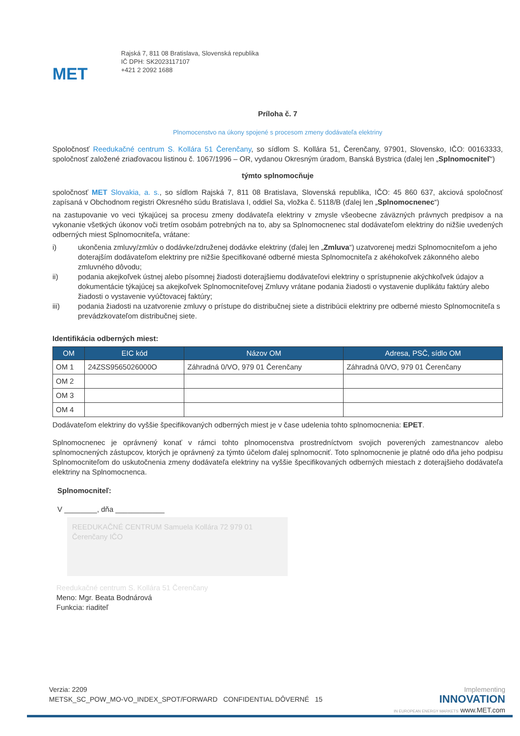MET
Rajská 7, 811 08 Bratislava, Slovenská republika
IČ DPH: SK2023117107
+421 2 2092 1688
Príloha č. 7
Plnomocenstvo na úkony spojené s procesom zmeny dodávateľa elektriny
Spoločnosť Reedukačné centrum S. Kollára 51 Čerenčany, so sídlom S. Kollára 51, Čerenčany, 97901, Slovensko, IČO: 00163333, spoločnosť založené zriaďovacou listinou č. 1067/1996 – OR, vydanou Okresným úradom, Banská Bystrica (ďalej len „Splnomocniteľ“)
týmto splnomocňuje
spoločnosť MET Slovakia, a. s., so sídlom Rajská 7, 811 08 Bratislava, Slovenská republika, IČO: 45 860 637, akciová spoločnosť zapísaná v Obchodnom registri Okresného súdu Bratislava I, oddiel Sa, vložka č. 5118/B (ďalej len „Splnomocnenec“)
na zastupovanie vo veci týkajúcej sa procesu zmeny dodávateľa elektriny v zmysle všeobecne záväzných právnych predpisov a na vykonanie všetkých úkonov voči tretím osobám potrebných na to, aby sa Splnomocnenec stal dodávateľom elektriny do nižšie uvedených odberných miest Splnomocniteľa, vrátane:
i) ukončenia zmluvy/zmlúv o dodávke/združenej dodávke elektriny (ďalej len „Zmluva“) uzatvorenej medzi Splnomocniteľom a jeho doterajším dodávateľom elektriny pre nižšie špecifikované odberné miesta Splnomocniteľa z akéhokoľvek zákonného alebo zmluvného dôvodu;
ii) podania akejkoľvek ústnej alebo písomnej žiadosti doterajšiemu dodávateľovi elektriny o sprístupnenie akýchkoľvek údajov a dokumentácie týkajúcej sa akejkoľvek Splnomocniteľovej Zmluvy vrátane podania žiadosti o vystavenie duplikátu faktúry alebo žiadosti o vystavenie vyúčtovacej faktúry;
iii) podania žiadosti na uzatvorenie zmluvy o prístupe do distribučnej siete a distribúcii elektriny pre odberné miesto Splnomocniteľa s prevádzkovateľom distribučnej siete.
Identifikácia odberných miest:
| OM | EIC kód | Názov OM | Adresa, PSČ, sídlo OM |
| --- | --- | --- | --- |
| OM 1 | 24ZSS9565026000O | Záhradná 0/VO, 979 01 Čerenčany | Záhradná 0/VO, 979 01 Čerenčany |
| OM 2 | | | |
| OM 3 | | | |
| OM 4 | | | |
Dodávateľom elektriny do vyššie špecifikovaných odberných miest je v čase udelenia tohto splnomocnenia: EPET.
Splnomocnenec je oprávnený konať v rámci tohto plnomocenstva prostredníctvom svojich poverených zamestnancov alebo splnomocnených zástupcov, ktorých je oprávnený za týmto účelom ďalej splnomocniť. Toto splnomocnenie je platné odo dňa jeho podpisu Splnomocniteľom do uskutočnenia zmeny dodávateľa elektriny na vyššie špecifikovaných odberných miestach z doterajšieho dodávateľa elektriny na Splnomocnenca.
Splnomocniteľ:
V ________, dňa ____________
REEDUKAČNÉ CENTRUM Samuela Kollára 72 979 01 Čerenčany IČO
Reedukačné centrum S. Kollára 51 Čerenčany
Meno: Mgr. Beata Bodnárová
Funkcia: riaditeľ
Verzia: 2209
METSK_SC_POW_MO-VO_INDEX_SPOT/FORWARD CONFIDENTIAL DÔVERNÉ 15
Implementing
INNOVATION
IN EUROPEAN ENERGY MARKETS www.MET.com